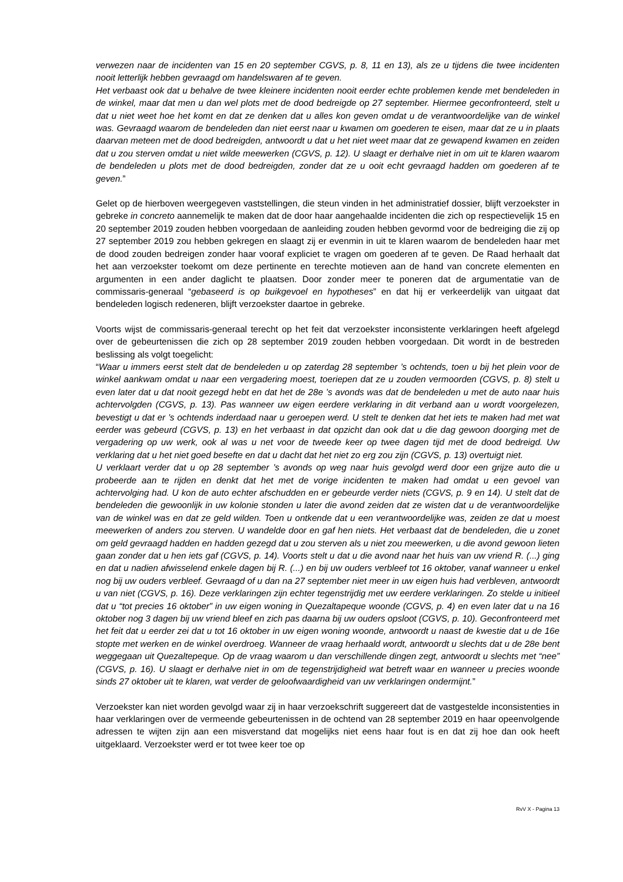verwezen naar de incidenten van 15 en 20 september CGVS, p. 8, 11 en 13), als ze u tijdens die twee incidenten nooit letterlijk hebben gevraagd om handelswaren af te geven.
Het verbaast ook dat u behalve de twee kleinere incidenten nooit eerder echte problemen kende met bendeleden in de winkel, maar dat men u dan wel plots met de dood bedreigde op 27 september. Hiermee geconfronteerd, stelt u dat u niet weet hoe het komt en dat ze denken dat u alles kon geven omdat u de verantwoordelijke van de winkel was. Gevraagd waarom de bendeleden dan niet eerst naar u kwamen om goederen te eisen, maar dat ze u in plaats daarvan meteen met de dood bedreigden, antwoordt u dat u het niet weet maar dat ze gewapend kwamen en zeiden dat u zou sterven omdat u niet wilde meewerken (CGVS, p. 12). U slaagt er derhalve niet in om uit te klaren waarom de bendeleden u plots met de dood bedreigden, zonder dat ze u ooit echt gevraagd hadden om goederen af te geven.”
Gelet op de hierboven weergegeven vaststellingen, die steun vinden in het administratief dossier, blijft verzoekster in gebreke in concreto aannemelijk te maken dat de door haar aangehaalde incidenten die zich op respectievelijk 15 en 20 september 2019 zouden hebben voorgedaan de aanleiding zouden hebben gevormd voor de bedreiging die zij op 27 september 2019 zou hebben gekregen en slaagt zij er evenmin in uit te klaren waarom de bendeleden haar met de dood zouden bedreigen zonder haar vooraf expliciet te vragen om goederen af te geven. De Raad herhaalt dat het aan verzoekster toekomt om deze pertinente en terechte motieven aan de hand van concrete elementen en argumenten in een ander daglicht te plaatsen. Door zonder meer te poneren dat de argumentatie van de commissaris-generaal “gebaseerd is op buikgevoel en hypotheses” en dat hij er verkeerdelijk van uitgaat dat bendeleden logisch redeneren, blijft verzoekster daartoe in gebreke.
Voorts wijst de commissaris-generaal terecht op het feit dat verzoekster inconsistente verklaringen heeft afgelegd over de gebeurtenissen die zich op 28 september 2019 zouden hebben voorgedaan. Dit wordt in de bestreden beslissing als volgt toegelicht:
“Waar u immers eerst stelt dat de bendeleden u op zaterdag 28 september ’s ochtends, toen u bij het plein voor de winkel aankwam omdat u naar een vergadering moest, toeriepen dat ze u zouden vermoorden (CGVS, p. 8) stelt u even later dat u dat nooit gezegd hebt en dat het de 28e ’s avonds was dat de bendeleden u met de auto naar huis achtervolgden (CGVS, p. 13). Pas wanneer uw eigen eerdere verklaring in dit verband aan u wordt voorgelezen, bevestigt u dat er ’s ochtends inderdaad naar u geroepen werd. U stelt te denken dat het iets te maken had met wat eerder was gebeurd (CGVS, p. 13) en het verbaast in dat opzicht dan ook dat u die dag gewoon doorging met de vergadering op uw werk, ook al was u net voor de tweede keer op twee dagen tijd met de dood bedreigd. Uw verklaring dat u het niet goed besefte en dat u dacht dat het niet zo erg zou zijn (CGVS, p. 13) overtuigt niet.
U verklaart verder dat u op 28 september ’s avonds op weg naar huis gevolgd werd door een grijze auto die u probeerde aan te rijden en denkt dat het met de vorige incidenten te maken had omdat u een gevoel van achtervolging had. U kon de auto echter afschudden en er gebeurde verder niets (CGVS, p. 9 en 14). U stelt dat de bendeleden die gewoonlijk in uw kolonie stonden u later die avond zeiden dat ze wisten dat u de verantwoordelijke van de winkel was en dat ze geld wilden. Toen u ontkende dat u een verantwoordelijke was, zeiden ze dat u moest meewerken of anders zou sterven. U wandelde door en gaf hen niets. Het verbaast dat de bendeleden, die u zonet om geld gevraagd hadden en hadden gezegd dat u zou sterven als u niet zou meewerken, u die avond gewoon lieten gaan zonder dat u hen iets gaf (CGVS, p. 14). Voorts stelt u dat u die avond naar het huis van uw vriend R. (...) ging en dat u nadien afwisselend enkele dagen bij R. (...) en bij uw ouders verbleef tot 16 oktober, vanaf wanneer u enkel nog bij uw ouders verbleef. Gevraagd of u dan na 27 september niet meer in uw eigen huis had verbleven, antwoordt u van niet (CGVS, p. 16). Deze verklaringen zijn echter tegenstrijdig met uw eerdere verklaringen. Zo stelde u initieel dat u “tot precies 16 oktober” in uw eigen woning in Quezaltapeque woonde (CGVS, p. 4) en even later dat u na 16 oktober nog 3 dagen bij uw vriend bleef en zich pas daarna bij uw ouders opsloot (CGVS, p. 10). Geconfronteerd met het feit dat u eerder zei dat u tot 16 oktober in uw eigen woning woonde, antwoordt u naast de kwestie dat u de 16e stopte met werken en de winkel overdroeg. Wanneer de vraag herhaald wordt, antwoordt u slechts dat u de 28e bent weggegaan uit Quezaltepeque. Op de vraag waarom u dan verschillende dingen zegt, antwoordt u slechts met “nee” (CGVS, p. 16). U slaagt er derhalve niet in om de tegenstrijdigheid wat betreft waar en wanneer u precies woonde sinds 27 oktober uit te klaren, wat verder de geloofwaardigheid van uw verklaringen ondermijnt.”
Verzoekster kan niet worden gevolgd waar zij in haar verzoekschrift suggereert dat de vastgestelde inconsistenties in haar verklaringen over de vermeende gebeurtenissen in de ochtend van 28 september 2019 en haar opeenvolgende adressen te wijten zijn aan een misverstand dat mogelijks niet eens haar fout is en dat zij hoe dan ook heeft uitgeklaard. Verzoekster werd er tot twee keer toe op
RvV X - Pagina 13